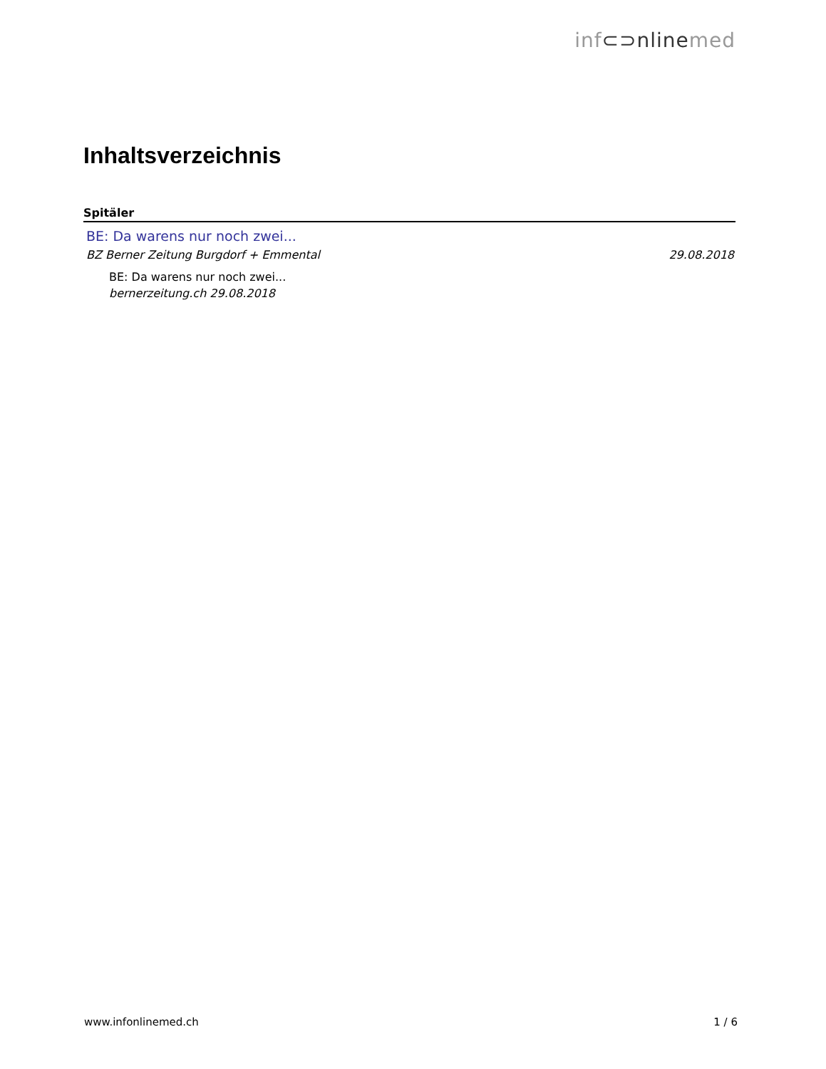inf⊂⊃nlinemed
Inhaltsverzeichnis
Spitäler
BE: Da warens nur noch zwei...
BZ Berner Zeitung Burgdorf + Emmental 29.08.2018
BE: Da warens nur noch zwei...
bernerzeitung.ch 29.08.2018
www.infonlinemed.ch 1 / 6